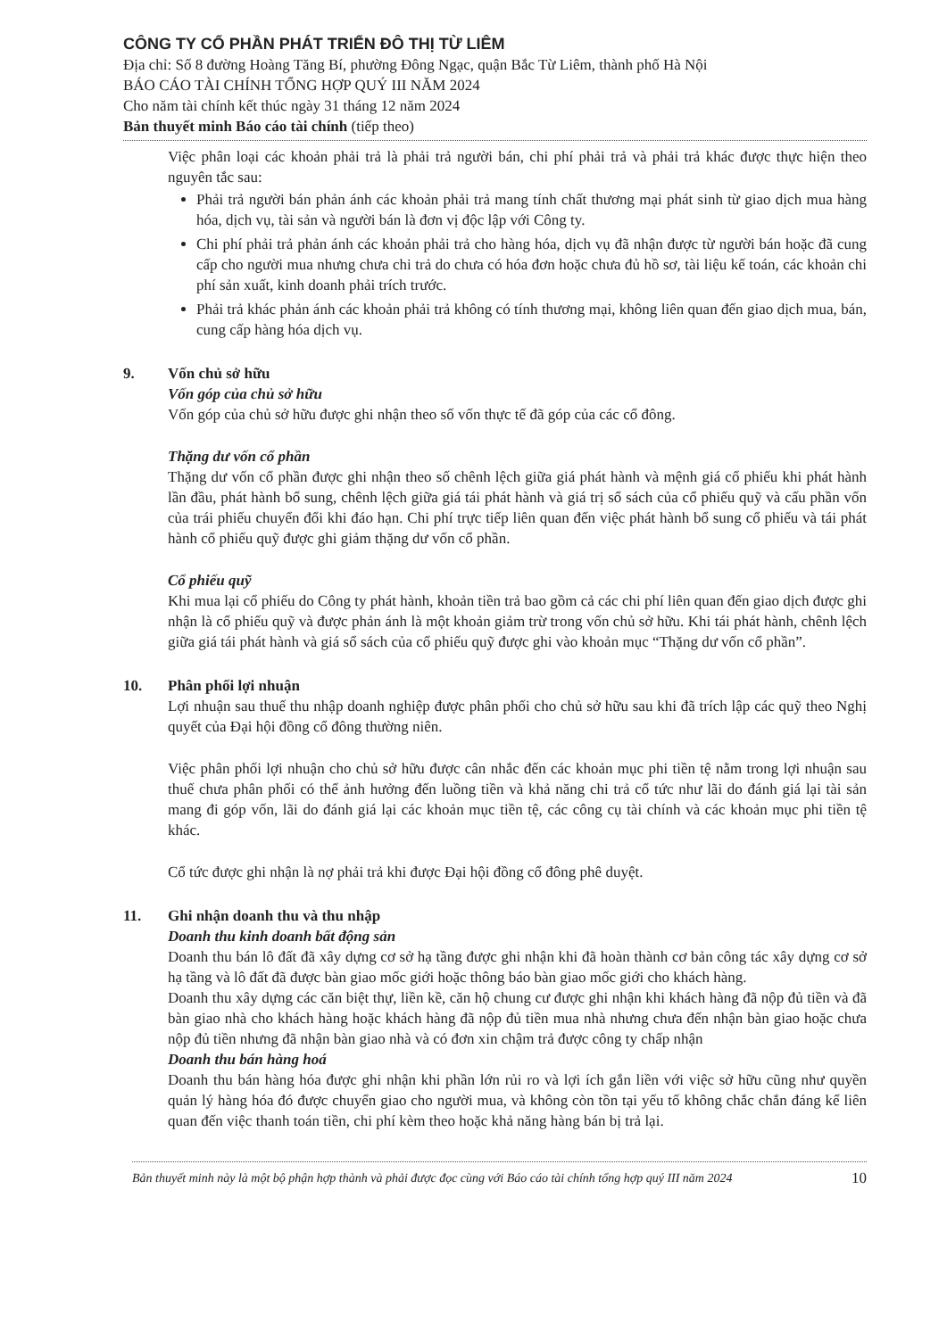CÔNG TY CỔ PHẦN PHÁT TRIỂN ĐÔ THỊ TỪ LIÊM
Địa chỉ: Số 8 đường Hoàng Tăng Bí, phường Đông Ngạc, quận Bắc Từ Liêm, thành phố Hà Nội
BÁO CÁO TÀI CHÍNH TỔNG HỢP QUÝ III NĂM 2024
Cho năm tài chính kết thúc ngày 31 tháng 12 năm 2024
Bản thuyết minh Báo cáo tài chính (tiếp theo)
Việc phân loại các khoản phải trả là phải trả người bán, chi phí phải trả và phải trả khác được thực hiện theo nguyên tắc sau:
Phải trả người bán phản ánh các khoản phải trả mang tính chất thương mại phát sinh từ giao dịch mua hàng hóa, dịch vụ, tài sản và người bán là đơn vị độc lập với Công ty.
Chi phí phải trả phản ánh các khoản phải trả cho hàng hóa, dịch vụ đã nhận được từ người bán hoặc đã cung cấp cho người mua nhưng chưa chi trả do chưa có hóa đơn hoặc chưa đủ hồ sơ, tài liệu kế toán, các khoản chi phí sản xuất, kinh doanh phải trích trước.
Phải trả khác phản ánh các khoản phải trả không có tính thương mại, không liên quan đến giao dịch mua, bán, cung cấp hàng hóa dịch vụ.
9. Vốn chủ sở hữu
Vốn góp của chủ sở hữu
Vốn góp của chủ sở hữu được ghi nhận theo số vốn thực tế đã góp của các cổ đông.
Thặng dư vốn cổ phần
Thặng dư vốn cổ phần được ghi nhận theo số chênh lệch giữa giá phát hành và mệnh giá cổ phiếu khi phát hành lần đầu, phát hành bổ sung, chênh lệch giữa giá tái phát hành và giá trị sổ sách của cổ phiếu quỹ và cấu phần vốn của trái phiếu chuyển đổi khi đáo hạn. Chi phí trực tiếp liên quan đến việc phát hành bổ sung cổ phiếu và tái phát hành cổ phiếu quỹ được ghi giảm thặng dư vốn cổ phần.
Cổ phiếu quỹ
Khi mua lại cổ phiếu do Công ty phát hành, khoản tiền trả bao gồm cả các chi phí liên quan đến giao dịch được ghi nhận là cổ phiếu quỹ và được phản ánh là một khoản giảm trừ trong vốn chủ sở hữu. Khi tái phát hành, chênh lệch giữa giá tái phát hành và giá sổ sách của cổ phiếu quỹ được ghi vào khoản mục “Thặng dư vốn cổ phần”.
10. Phân phối lợi nhuận
Lợi nhuận sau thuế thu nhập doanh nghiệp được phân phối cho chủ sở hữu sau khi đã trích lập các quỹ theo Nghị quyết của Đại hội đồng cổ đông thường niên.
Việc phân phối lợi nhuận cho chủ sở hữu được cân nhắc đến các khoản mục phi tiền tệ nằm trong lợi nhuận sau thuế chưa phân phối có thể ảnh hưởng đến luồng tiền và khả năng chi trả cổ tức như lãi do đánh giá lại tài sản mang đi góp vốn, lãi do đánh giá lại các khoản mục tiền tệ, các công cụ tài chính và các khoản mục phi tiền tệ khác.
Cổ tức được ghi nhận là nợ phải trả khi được Đại hội đồng cổ đông phê duyệt.
11. Ghi nhận doanh thu và thu nhập
Doanh thu kinh doanh bất động sản
Doanh thu bán lô đất đã xây dựng cơ sở hạ tầng được ghi nhận khi đã hoàn thành cơ bản công tác xây dựng cơ sở hạ tầng và lô đất đã được bàn giao mốc giới hoặc thông báo bàn giao mốc giới cho khách hàng.
Doanh thu xây dựng các căn biệt thự, liền kề, căn hộ chung cư được ghi nhận khi khách hàng đã nộp đủ tiền và đã bàn giao nhà cho khách hàng hoặc khách hàng đã nộp đủ tiền mua nhà nhưng chưa đến nhận bàn giao hoặc chưa nộp đủ tiền nhưng đã nhận bàn giao nhà và có đơn xin chậm trả được công ty chấp nhận
Doanh thu bán hàng hoá
Doanh thu bán hàng hóa được ghi nhận khi phần lớn rủi ro và lợi ích gắn liền với việc sở hữu cũng như quyền quản lý hàng hóa đó được chuyển giao cho người mua, và không còn tồn tại yếu tố không chắc chắn đáng kể liên quan đến việc thanh toán tiền, chi phí kèm theo hoặc khả năng hàng bán bị trả lại.
Bản thuyết minh này là một bộ phận hợp thành và phải được đọc cùng với Báo cáo tài chính tổng hợp quý III năm 2024 10